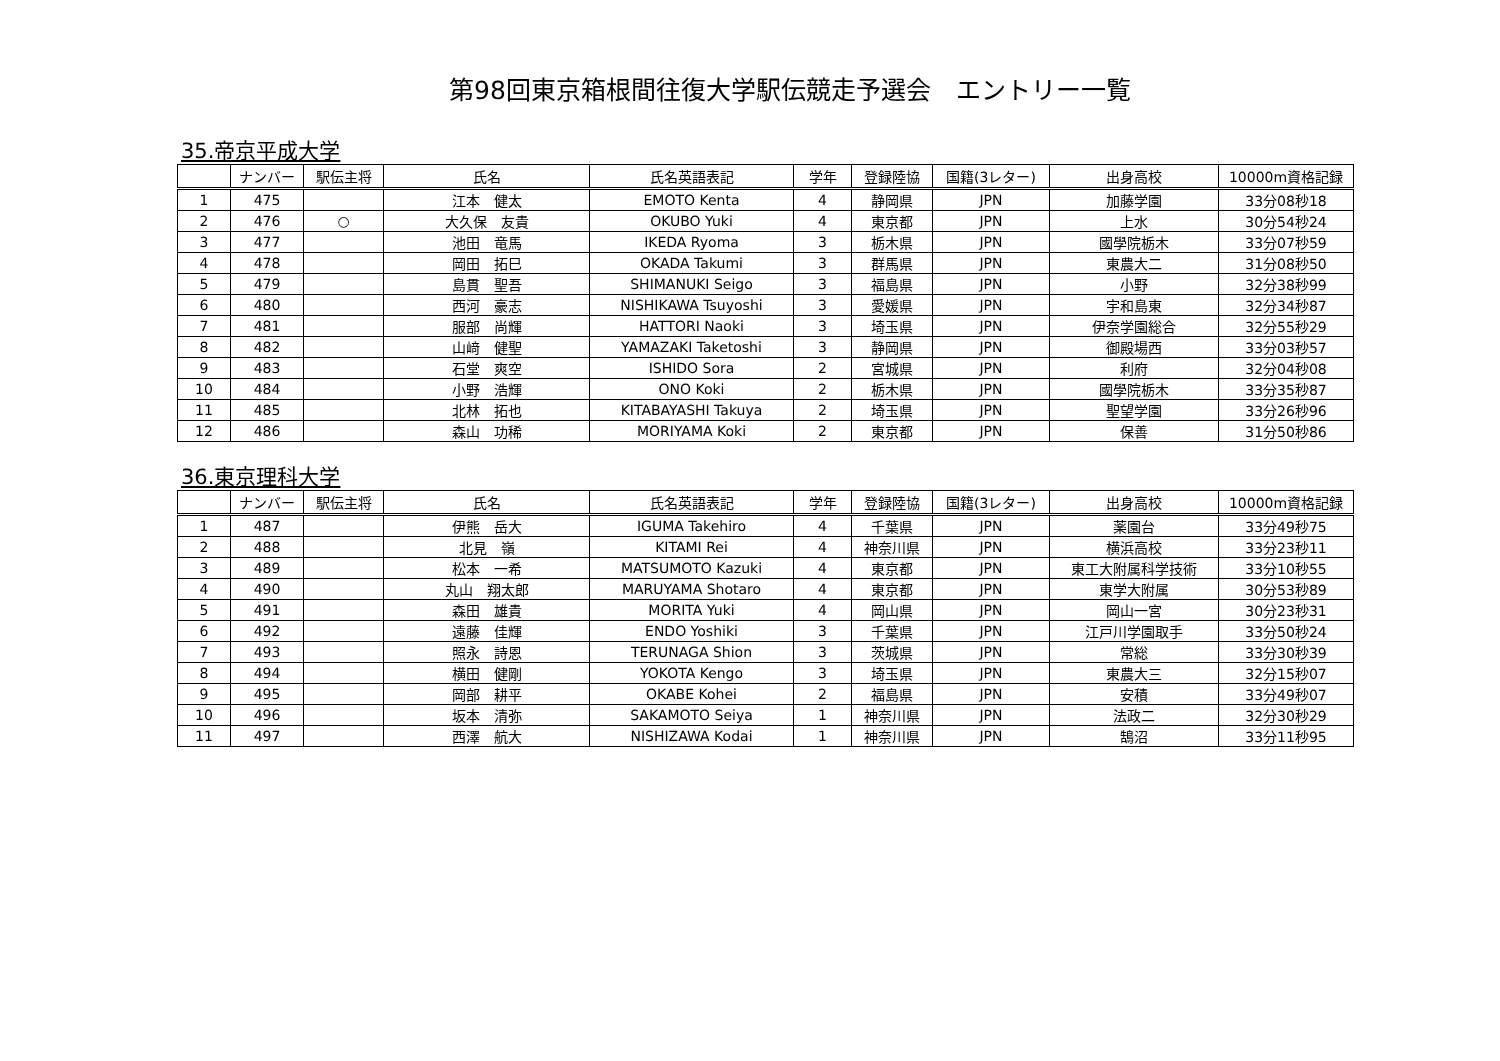第98回東京箱根間往復大学駅伝競走予選会　エントリー一覧
35.帝京平成大学
| | ナンバー | 駅伝主将 | 氏名 | 氏名英語表記 | 学年 | 登録陸協 | 国籍(3レター) | 出身高校 | 10000m資格記録 |
| --- | --- | --- | --- | --- | --- | --- | --- | --- | --- |
| 1 | 475 | | 江本 健太 | EMOTO Kenta | 4 | 静岡県 | JPN | 加藤学園 | 33分08秒18 |
| 2 | 476 | ○ | 大久保 友貴 | OKUBO Yuki | 4 | 東京都 | JPN | 上水 | 30分54秒24 |
| 3 | 477 | | 池田 竜馬 | IKEDA Ryoma | 3 | 栃木県 | JPN | 國學院栃木 | 33分07秒59 |
| 4 | 478 | | 岡田 拓巳 | OKADA Takumi | 3 | 群馬県 | JPN | 東農大二 | 31分08秒50 |
| 5 | 479 | | 島貫 聖吾 | SHIMANUKI Seigo | 3 | 福島県 | JPN | 小野 | 32分38秒99 |
| 6 | 480 | | 西河 豪志 | NISHIKAWA Tsuyoshi | 3 | 愛媛県 | JPN | 宇和島東 | 32分34秒87 |
| 7 | 481 | | 服部 尚輝 | HATTORI Naoki | 3 | 埼玉県 | JPN | 伊奈学園総合 | 32分55秒29 |
| 8 | 482 | | 山﨑 健聖 | YAMAZAKI Taketoshi | 3 | 静岡県 | JPN | 御殿場西 | 33分03秒57 |
| 9 | 483 | | 石堂 爽空 | ISHIDO Sora | 2 | 宮城県 | JPN | 利府 | 32分04秒08 |
| 10 | 484 | | 小野 浩輝 | ONO Koki | 2 | 栃木県 | JPN | 國學院栃木 | 33分35秒87 |
| 11 | 485 | | 北林 拓也 | KITABAYASHI Takuya | 2 | 埼玉県 | JPN | 聖望学園 | 33分26秒96 |
| 12 | 486 | | 森山 功稀 | MORIYAMA Koki | 2 | 東京都 | JPN | 保善 | 31分50秒86 |
36.東京理科大学
| | ナンバー | 駅伝主将 | 氏名 | 氏名英語表記 | 学年 | 登録陸協 | 国籍(3レター) | 出身高校 | 10000m資格記録 |
| --- | --- | --- | --- | --- | --- | --- | --- | --- | --- |
| 1 | 487 | | 伊熊 岳大 | IGUMA Takehiro | 4 | 千葉県 | JPN | 薬園台 | 33分49秒75 |
| 2 | 488 | | 北見 嶺 | KITAMI Rei | 4 | 神奈川県 | JPN | 横浜高校 | 33分23秒11 |
| 3 | 489 | | 松本 一希 | MATSUMOTO Kazuki | 4 | 東京都 | JPN | 東工大附属科学技術 | 33分10秒55 |
| 4 | 490 | | 丸山 翔太郎 | MARUYAMA Shotaro | 4 | 東京都 | JPN | 東学大附属 | 30分53秒89 |
| 5 | 491 | | 森田 雄貴 | MORITA Yuki | 4 | 岡山県 | JPN | 岡山一宮 | 30分23秒31 |
| 6 | 492 | | 遠藤 佳輝 | ENDO Yoshiki | 3 | 千葉県 | JPN | 江戸川学園取手 | 33分50秒24 |
| 7 | 493 | | 照永 詩恩 | TERUNAGA Shion | 3 | 茨城県 | JPN | 常総 | 33分30秒39 |
| 8 | 494 | | 横田 健剛 | YOKOTA Kengo | 3 | 埼玉県 | JPN | 東農大三 | 32分15秒07 |
| 9 | 495 | | 岡部 耕平 | OKABE Kohei | 2 | 福島県 | JPN | 安積 | 33分49秒07 |
| 10 | 496 | | 坂本 清弥 | SAKAMOTO Seiya | 1 | 神奈川県 | JPN | 法政二 | 32分30秒29 |
| 11 | 497 | | 西澤 航大 | NISHIZAWA Kodai | 1 | 神奈川県 | JPN | 鵠沼 | 33分11秒95 |